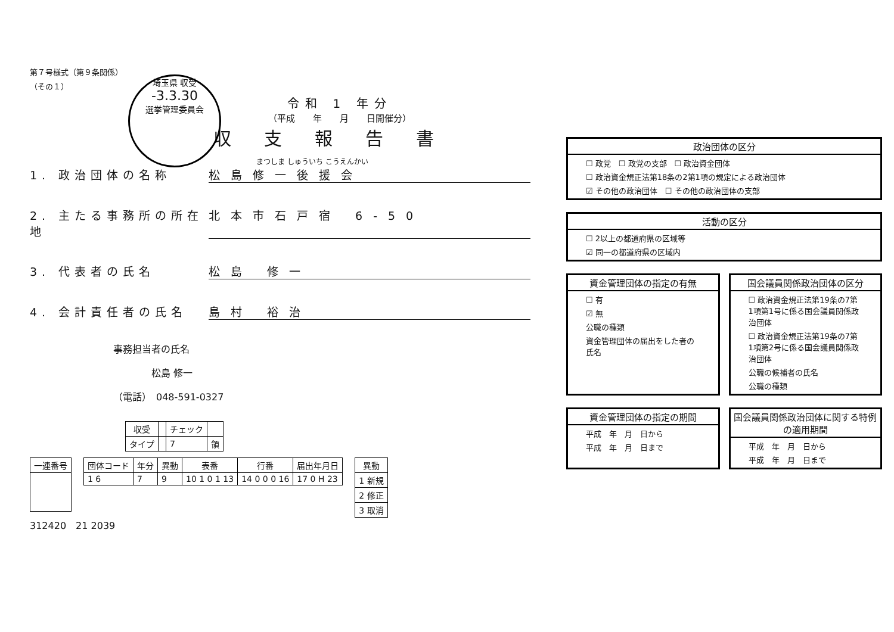第７号様式（第９条関係）
（その１）
埼玉県 収受
-3.3.30
選挙管理委員会
令和 1 年分
（平成　　年　　月　　日開催分）
収支報告書
まつしま しゅういち こうえんかい
1. 政治団体の名称 松島修一後援会
2. 主たる事務所の所在地
北本市石戸宿 6-50
3. 代表者の氏名 松島 修一
4. 会計責任者の氏名 島村 裕治
事務担当者の氏名
　　　　松島 修一
（電話）　048-591-0327
| 収受 | | チェック | |
| --- | --- | --- | --- |
| タイプ | | 7 | 領 |
| 一連番号 |
| --- |
| 団体コード | 年分 | 異動 | 表番 | 行番 | 届出年月日 |
| --- | --- | --- | --- | --- | --- |
| 1 6 | 7 | 9 | 10 1 0 1 13 | 14 0 0 0 16 | 17 0 H 23 |
| 異動 |
| --- |
| 1 新規 |
| 2 修正 |
| 3 取消 |
312420　21 2039
政治団体の区分
☐ 政党　☐ 政党の支部　☐ 政治資金団体
☐ 政治資金規正法第18条の2第1項の規定による政治団体
☑ その他の政治団体　☐ その他の政治団体の支部
活動の区分
☐ 2以上の都道府県の区域等
☑ 同一の都道府県の区域内
資金管理団体の指定の有無
☐ 有
☑ 無
公職の種類
資金管理団体の届出をした者の氏名
国会議員関係政治団体の区分
☐ 政治資金規正法第19条の7第1項第1号に係る国会議員関係政治団体
☐ 政治資金規正法第19条の7第1項第2号に係る国会議員関係政治団体
公職の候補者の氏名
公職の種類
資金管理団体の指定の期間
平成　年　月　日から
平成　年　月　日まで
国会議員関係政治団体に関する特例の適用期間
平成　年　月　日から
平成　年　月　日まで